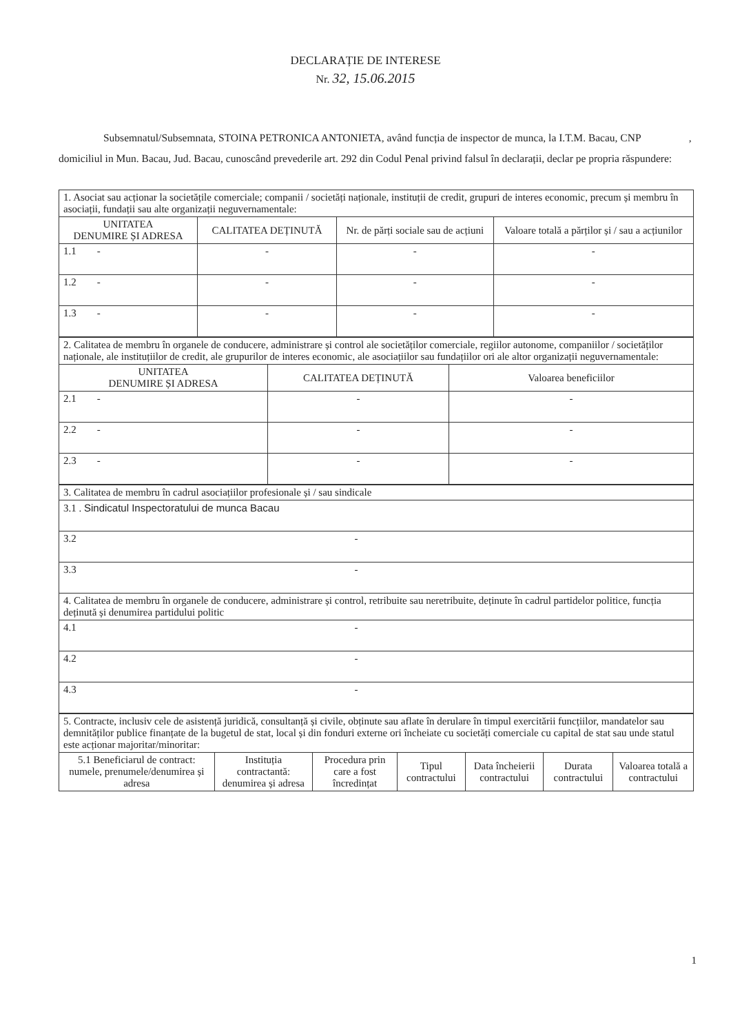DECLARAȚIE DE INTERESE
Nr. 32, 15.06.2015
Subsemnatul/Subsemnata, STOINA PETRONICA ANTONIETA, având funcția de inspector de munca, la I.T.M. Bacau, CNP , domiciliul in Mun. Bacau, Jud. Bacau, cunoscând prevederile art. 292 din Codul Penal privind falsul în declarații, declar pe propria răspundere:
| 1. Asociat sau acționar la societățile comerciale; companii / societăți naționale, instituții de credit, grupuri de interes economic, precum și membru în asociații, fundații sau alte organizații neguvernamentale: | | | |
| UNITATEA DENUMIRE ȘI ADRESA | CALITATEA DEȚINUTĂ | Nr. de părți sociale sau de acțiuni | Valoare totală a părților și / sau a acțiunilor |
| 1.1 - | - | - | - |
| 1.2 - | - | - | - |
| 1.3 - | - | - | - |
| 2. Calitatea de membru în organele de conducere, administrare și control ale societăților comerciale, regiilor autonome, companiilor / societăților naționale, ale instituțiilor de credit, ale grupurilor de interes economic, ale asociațiilor sau fundațiilor ori ale altor organizații neguvernamentale: | | |
| UNITATEA DENUMIRE ȘI ADRESA | CALITATEA DEȚINUTĂ | Valoarea beneficiilor |
| 2.1 - | - | - |
| 2.2 - | - | - |
| 2.3 - | - | - |
| 3. Calitatea de membru în cadrul asociațiilor profesionale și / sau sindicale |
| 3.1 . Sindicatul Inspectoratului de munca Bacau |
| 3.2 - |
| 3.3 - |
| 4. Calitatea de membru în organele de conducere, administrare și control, retribuite sau neretribuite, deținute în cadrul partidelor politice, funcția deținută și denumirea partidului politic |
| 4.1 - |
| 4.2 - |
| 4.3 - |
| 5. Contracte, inclusiv cele de asistență juridică, consultanță și civile, obținute sau aflate în derulare în timpul exercitării funcțiilor, mandatelor sau demnităților publice finanțate de la bugetul de stat, local și din fonduri externe ori încheiate cu societăți comerciale cu capital de stat sau unde statul este acționar majoritar/minoritar: | | | | | | |
| 5.1 Beneficiarul de contract: numele, prenumele/denumirea și adresa | Instituția contractantă: denumirea și adresa | Procedura prin care a fost încredințat | Tipul contractului | Data încheierii contractului | Durata contractului | Valoarea totală a contractului |
1